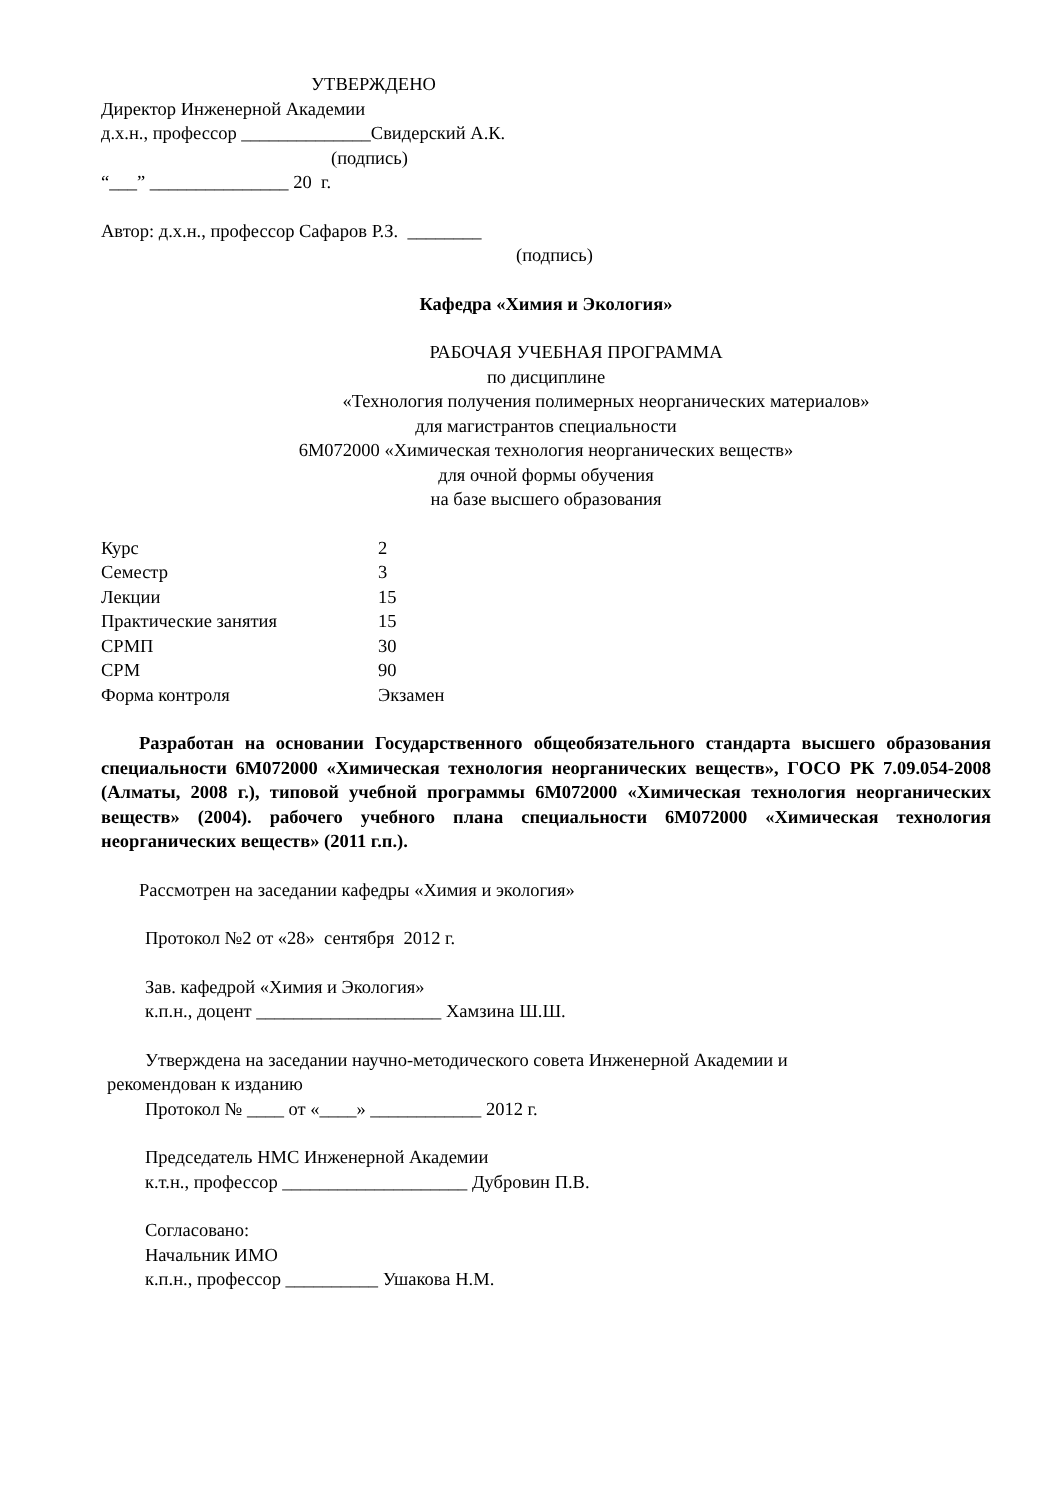УТВЕРЖДЕНО
Директор Инженерной Академии
д.х.н., профессор ______________Свидерский А.К.
(подпись)
“___” _______________ 20 г.
Автор: д.х.н., профессор Сафаров Р.З. ________
(подпись)
Кафедра «Химия и Экология»
РАБОЧАЯ УЧЕБНАЯ ПРОГРАММА
по дисциплине
«Технология получения полимерных неорганических материалов»
для магистрантов специальности
6М072000 «Химическая технология неорганических веществ»
для очной формы обучения
на базе высшего образования
| Курс | 2 |
| Семестр | 3 |
| Лекции | 15 |
| Практические занятия | 15 |
| СРМП | 30 |
| СРМ | 90 |
| Форма контроля | Экзамен |
Разработан на основании Государственного общеобязательного стандарта высшего образования специальности 6М072000 «Химическая технология неорганических веществ», ГОСО РК 7.09.054-2008 (Алматы, 2008 г.), типовой учебной программы 6М072000 «Химическая технология неорганических веществ» (2004). рабочего учебного плана специальности 6М072000 «Химическая технология неорганических веществ» (2011 г.п.).
Рассмотрен на заседании кафедры «Химия и экология»
Протокол №2 от «28» сентября 2012 г.
Зав. кафедрой «Химия и Экология»
к.п.н., доцент ____________________ Хамзина Ш.Ш.
Утверждена на заседании научно-методического совета Инженерной Академии и
рекомендован к изданию
Протокол № ____ от «____» ____________ 2012 г.
Председатель НМС Инженерной Академии
к.т.н., профессор ____________________ Дубровин П.В.
Согласовано:
Начальник ИМО
к.п.н., профессор __________ Ушакова Н.М.